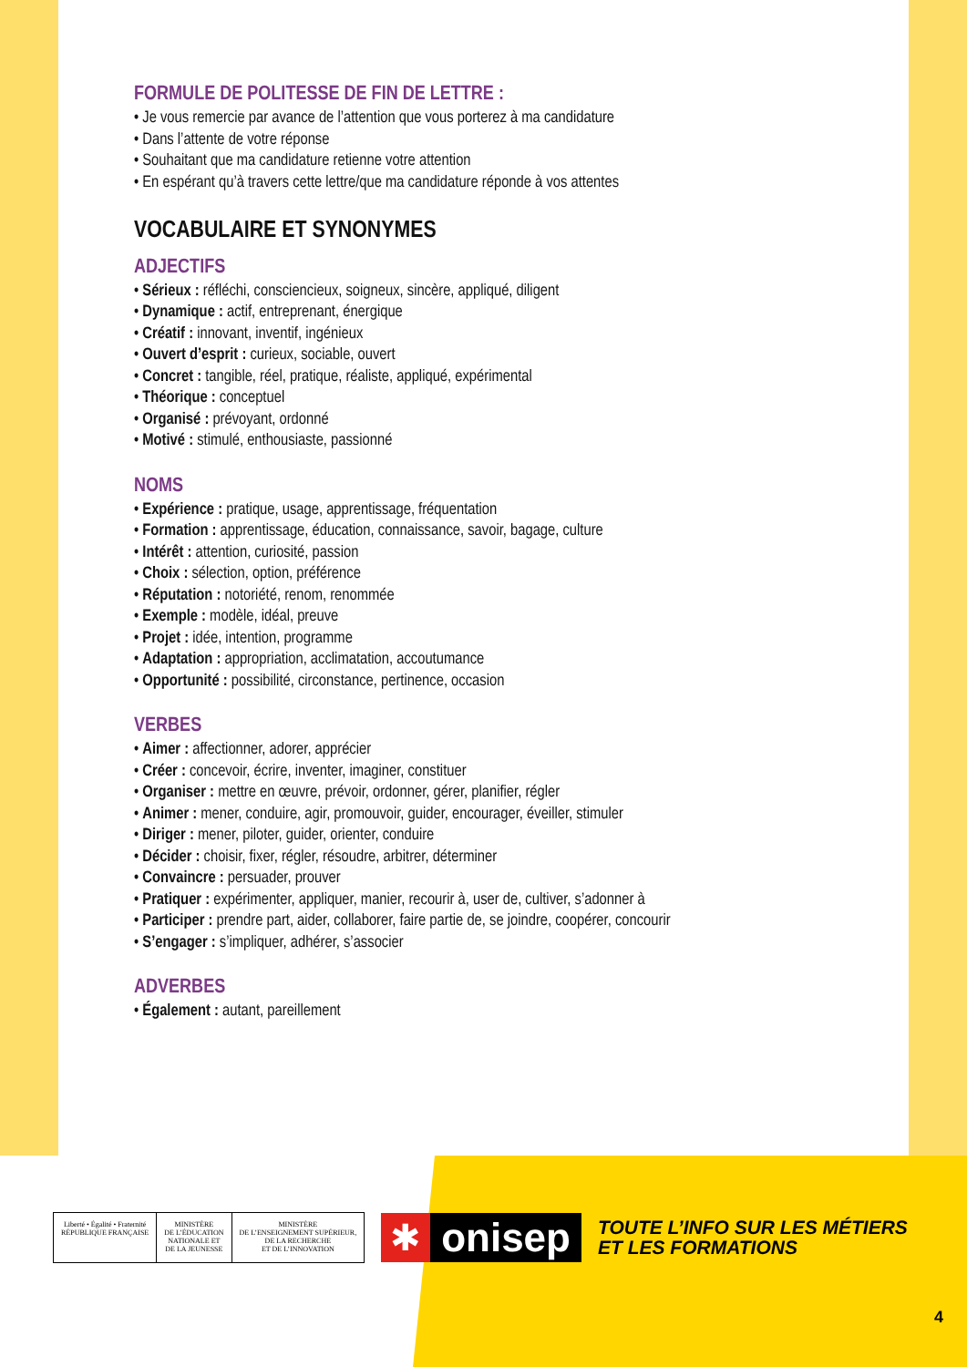FORMULE DE POLITESSE DE FIN DE LETTRE :
• Je vous remercie par avance de l’attention que vous porterez à ma candidature
• Dans l’attente de votre réponse
• Souhaitant que ma candidature retienne votre attention
• En espérant qu’à travers cette lettre/que ma candidature réponde à vos attentes
VOCABULAIRE ET SYNONYMES
ADJECTIFS
• Sérieux : réfléchi, consciencieux, soigneux, sincère, appliqué, diligent
• Dynamique : actif, entreprenant, énergique
• Créatif : innovant, inventif, ingénieux
• Ouvert d’esprit : curieux, sociable, ouvert
• Concret : tangible, réel, pratique, réaliste, appliqué, expérimental
• Théorique : conceptuel
• Organisé : prévoyant, ordonné
• Motivé : stimulé, enthousiaste, passionné
NOMS
• Expérience : pratique, usage, apprentissage, fréquentation
• Formation : apprentissage, éducation, connaissance, savoir, bagage, culture
• Intérêt : attention, curiosité, passion
• Choix : sélection, option, préférence
• Réputation : notoriété, renom, renommée
• Exemple : modèle, idéal, preuve
• Projet : idée, intention, programme
• Adaptation : appropriation, acclimatation, accoutumance
• Opportunité : possibilité, circonstance, pertinence, occasion
VERBES
• Aimer : affectionner, adorer, apprécier
• Créer : concevoir, écrire, inventer, imaginer, constituer
• Organiser : mettre en œuvre, prévoir, ordonner, gérer, planifier, régler
• Animer : mener, conduire, agir, promouvoir, guider, encourager, éveiller, stimuler
• Diriger : mener, piloter, guider, orienter, conduire
• Décider : choisir, fixer, régler, résoudre, arbitrer, déterminer
• Convaincre : persuader, prouver
• Pratiquer : expérimenter, appliquer, manier, recourir à, user de, cultiver, s’adonner à
• Participer : prendre part, aider, collaborer, faire partie de, se joindre, coopérer, concourir
• S’engager : s’impliquer, adhérer, s’associer
ADVERBES
• Également : autant, pareillement
Liberté • Égalité • Fraternité
RÉPUBLIQUE FRANÇAISE
MINISTÈRE
DE L’ÉDUCATION
NATIONALE ET
DE LA JEUNESSE
MINISTÈRE
DE L’ENSEIGNEMENT SUPÉRIEUR,
DE LA RECHERCHE
ET DE L’INNOVATION
✱ onisep
TOUTE L’INFO SUR LES MÉTIERS
ET LES FORMATIONS
4